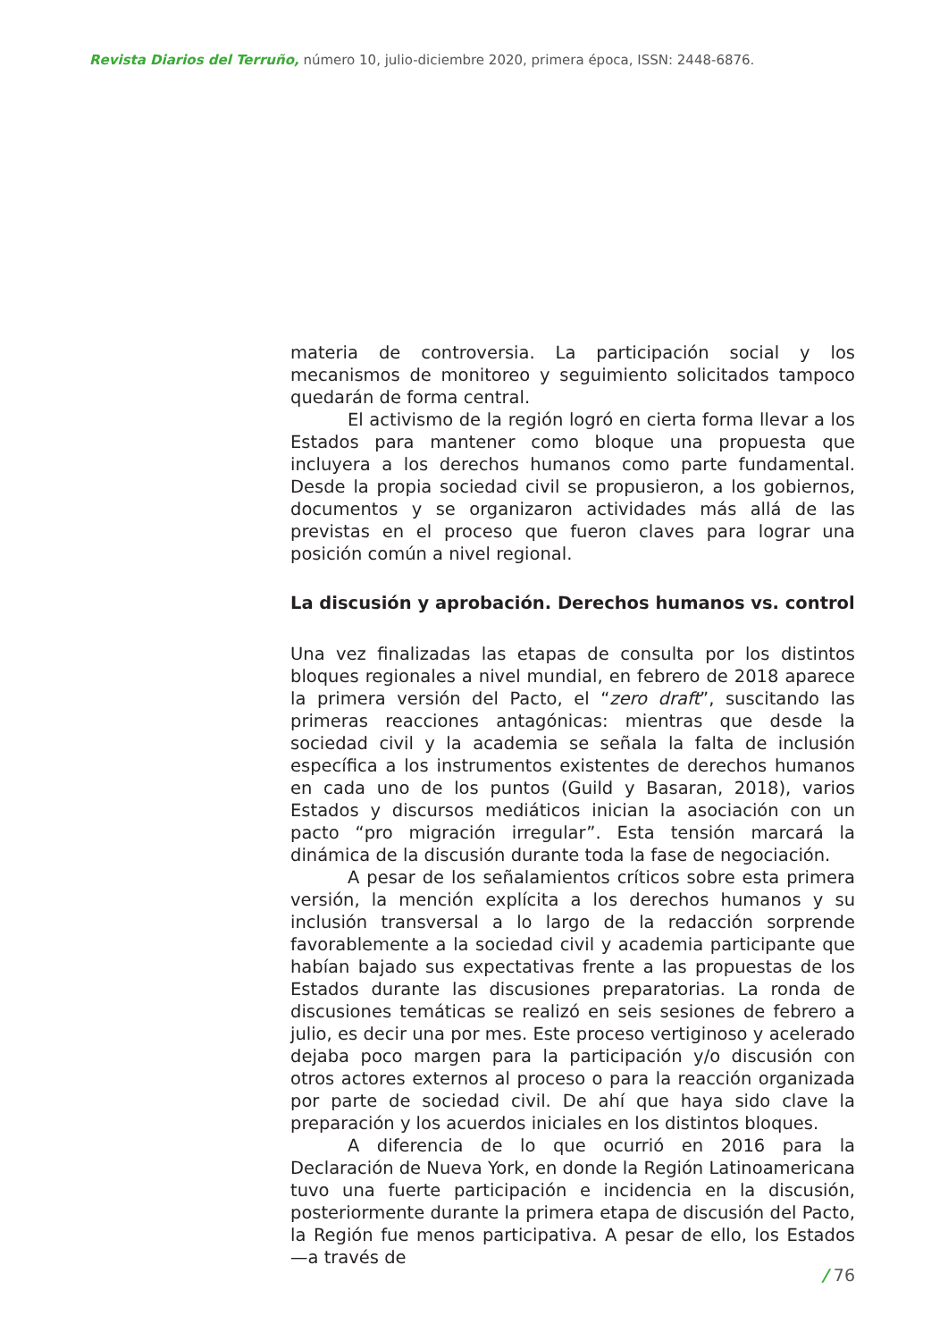Revista Diarios del Terruño, número 10, julio-diciembre 2020, primera época, ISSN: 2448-6876.
materia de controversia. La participación social y los mecanismos de monitoreo y seguimiento solicitados tampoco quedarán de forma central.
El activismo de la región logró en cierta forma llevar a los Estados para mantener como bloque una propuesta que incluyera a los derechos humanos como parte fundamental. Desde la propia sociedad civil se propusieron, a los gobiernos, documentos y se organizaron actividades más allá de las previstas en el proceso que fueron claves para lograr una posición común a nivel regional.
La discusión y aprobación. Derechos humanos vs. control
Una vez finalizadas las etapas de consulta por los distintos bloques regionales a nivel mundial, en febrero de 2018 aparece la primera versión del Pacto, el “zero draft”, suscitando las primeras reacciones antagónicas: mientras que desde la sociedad civil y la academia se señala la falta de inclusión específica a los instrumentos existentes de derechos humanos en cada uno de los puntos (Guild y Basaran, 2018), varios Estados y discursos mediáticos inician la asociación con un pacto “pro migración irregular”. Esta tensión marcará la dinámica de la discusión durante toda la fase de negociación.
A pesar de los señalamientos críticos sobre esta primera versión, la mención explícita a los derechos humanos y su inclusión transversal a lo largo de la redacción sorprende favorablemente a la sociedad civil y academia participante que habían bajado sus expectativas frente a las propuestas de los Estados durante las discusiones preparatorias. La ronda de discusiones temáticas se realizó en seis sesiones de febrero a julio, es decir una por mes. Este proceso vertiginoso y acelerado dejaba poco margen para la participación y/o discusión con otros actores externos al proceso o para la reacción organizada por parte de sociedad civil. De ahí que haya sido clave la preparación y los acuerdos iniciales en los distintos bloques.
A diferencia de lo que ocurrió en 2016 para la Declaración de Nueva York, en donde la Región Latinoamericana tuvo una fuerte participación e incidencia en la discusión, posteriormente durante la primera etapa de discusión del Pacto, la Región fue menos participativa. A pesar de ello, los Estados —a través de
/ 76